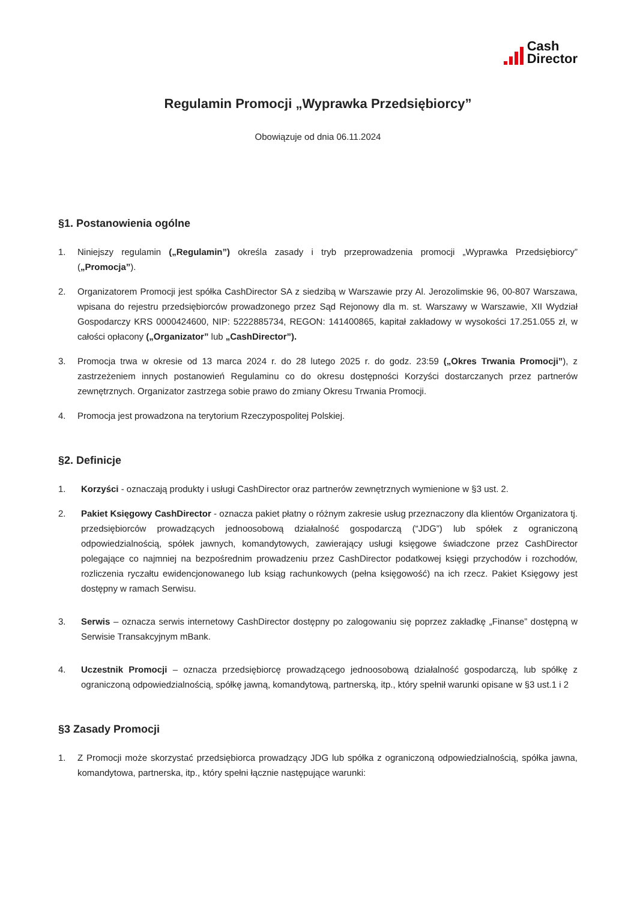Cash
Director
Regulamin Promocji „Wyprawka Przedsiębiorcy”
Obowiązuje od dnia 06.11.2024
§1. Postanowienia ogólne
1. Niniejszy regulamin („Regulamin”) określa zasady i tryb przeprowadzenia promocji „Wyprawka Przedsiębiorcy” („Promocja”).
2. Organizatorem Promocji jest spółka CashDirector SA z siedzibą w Warszawie przy Al. Jerozolimskie 96, 00-807 Warszawa, wpisana do rejestru przedsiębiorców prowadzonego przez Sąd Rejonowy dla m. st. Warszawy w Warszawie, XII Wydział Gospodarczy KRS 0000424600, NIP: 5222885734, REGON: 141400865, kapitał zakładowy w wysokości 17.251.055 zł, w całości opłacony („Organizator” lub „CashDirector”).
3. Promocja trwa w okresie od 13 marca 2024 r. do 28 lutego 2025 r. do godz. 23:59 („Okres Trwania Promocji”), z zastrzeżeniem innych postanowień Regulaminu co do okresu dostępności Korzyści dostarczanych przez partnerów zewnętrznych. Organizator zastrzega sobie prawo do zmiany Okresu Trwania Promocji.
4. Promocja jest prowadzona na terytorium Rzeczypospolitej Polskiej.
§2. Definicje
1. Korzyści - oznaczają produkty i usługi CashDirector oraz partnerów zewnętrznych wymienione w §3 ust. 2.
2. Pakiet Księgowy CashDirector - oznacza pakiet płatny o różnym zakresie usług przeznaczony dla klientów Organizatora tj. przedsiębiorców prowadzących jednoosobową działalność gospodarczą (“JDG”) lub spółek z ograniczoną odpowiedzialnością, spółek jawnych, komandytowych, zawierający usługi księgowe świadczone przez CashDirector polegające co najmniej na bezpośrednim prowadzeniu przez CashDirector podatkowej księgi przychodów i rozchodów, rozliczenia ryczałtu ewidencjonowanego lub ksiąg rachunkowych (pełna księgowość) na ich rzecz. Pakiet Księgowy jest dostępny w ramach Serwisu.
3. Serwis – oznacza serwis internetowy CashDirector dostępny po zalogowaniu się poprzez zakładkę „Finanse” dostępną w Serwisie Transakcyjnym mBank.
4. Uczestnik Promocji – oznacza przedsiębiorcę prowadzącego jednoosobową działalność gospodarczą, lub spółkę z ograniczoną odpowiedzialnością, spółkę jawną, komandytową, partnerską, itp., który spełnił warunki opisane w §3 ust.1 i 2
§3 Zasady Promocji
1. Z Promocji może skorzystać przedsiębiorca prowadzący JDG lub spółka z ograniczoną odpowiedzialnością, spółka jawna, komandytowa, partnerska, itp., który spełni łącznie następujące warunki: